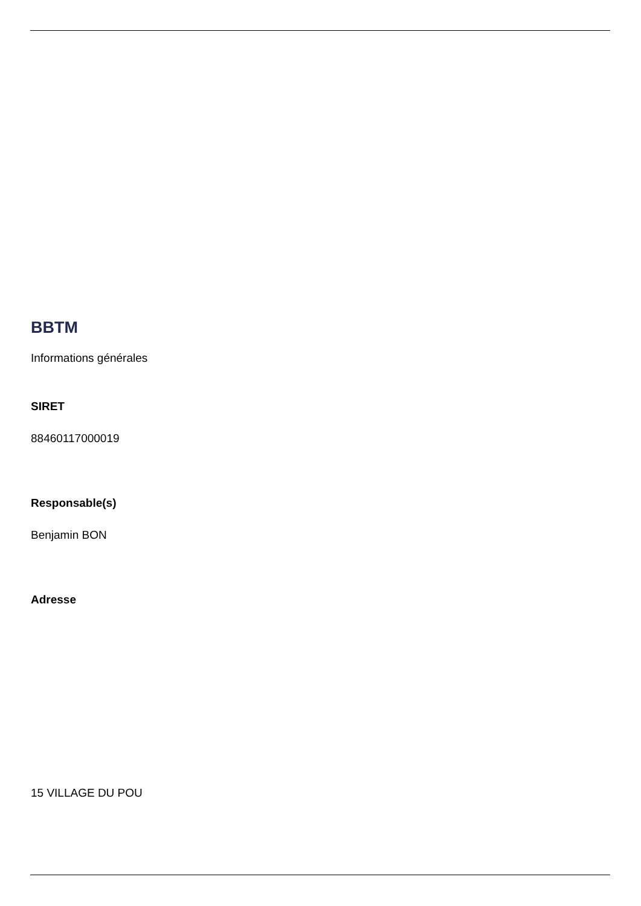BBTM
Informations générales
SIRET
88460117000019
Responsable(s)
Benjamin BON
Adresse
15 VILLAGE DU POU